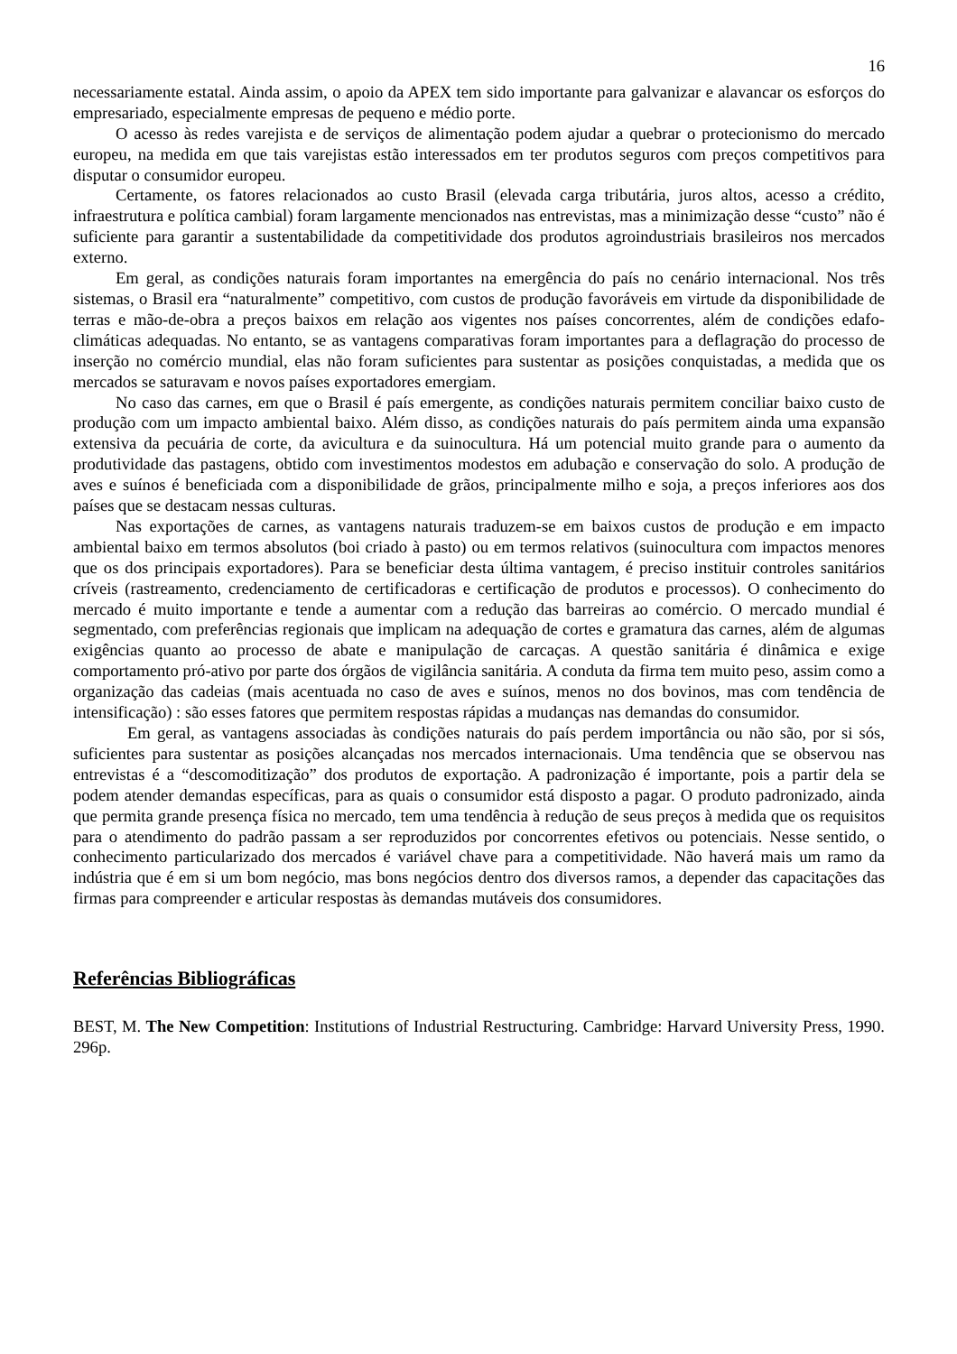16
necessariamente estatal. Ainda assim, o apoio da APEX tem sido importante para galvanizar e alavancar os esforços do empresariado, especialmente empresas de pequeno e médio porte.
O acesso às redes varejista e de serviços de alimentação podem ajudar a quebrar o protecionismo do mercado europeu, na medida em que tais varejistas estão interessados em ter produtos seguros com preços competitivos para disputar o consumidor europeu.
Certamente, os fatores relacionados ao custo Brasil (elevada carga tributária, juros altos, acesso a crédito, infraestrutura e política cambial) foram largamente mencionados nas entrevistas, mas a minimização desse “custo” não é suficiente para garantir a sustentabilidade da competitividade dos produtos agroindustriais brasileiros nos mercados externo.
Em geral, as condições naturais foram importantes na emergência do país no cenário internacional. Nos três sistemas, o Brasil era “naturalmente” competitivo, com custos de produção favoráveis em virtude da disponibilidade de terras e mão-de-obra a preços baixos em relação aos vigentes nos países concorrentes, além de condições edafo-climáticas adequadas. No entanto, se as vantagens comparativas foram importantes para a deflagração do processo de inserção no comércio mundial, elas não foram suficientes para sustentar as posições conquistadas, a medida que os mercados se saturavam e novos países exportadores emergiam.
No caso das carnes, em que o Brasil é país emergente, as condições naturais permitem conciliar baixo custo de produção com um impacto ambiental baixo. Além disso, as condições naturais do país permitem ainda uma expansão extensiva da pecuária de corte, da avicultura e da suinocultura. Há um potencial muito grande para o aumento da produtividade das pastagens, obtido com investimentos modestos em adubação e conservação do solo. A produção de aves e suínos é beneficiada com a disponibilidade de grãos, principalmente milho e soja, a preços inferiores aos dos países que se destacam nessas culturas.
Nas exportações de carnes, as vantagens naturais traduzem-se em baixos custos de produção e em impacto ambiental baixo em termos absolutos (boi criado à pasto) ou em termos relativos (suinocultura com impactos menores que os dos principais exportadores). Para se beneficiar desta última vantagem, é preciso instituir controles sanitários críveis (rastreamento, credenciamento de certificadoras e certificação de produtos e processos). O conhecimento do mercado é muito importante e tende a aumentar com a redução das barreiras ao comércio. O mercado mundial é segmentado, com preferências regionais que implicam na adequação de cortes e gramatura das carnes, além de algumas exigências quanto ao processo de abate e manipulação de carcaças. A questão sanitária é dinâmica e exige comportamento pró-ativo por parte dos órgãos de vigilância sanitária. A conduta da firma tem muito peso, assim como a organização das cadeias (mais acentuada no caso de aves e suínos, menos no dos bovinos, mas com tendência de intensificação) : são esses fatores que permitem respostas rápidas a mudanças nas demandas do consumidor.
Em geral, as vantagens associadas às condições naturais do país perdem importância ou não são, por si sós, suficientes para sustentar as posições alcançadas nos mercados internacionais. Uma tendência que se observou nas entrevistas é a “descomoditização” dos produtos de exportação. A padronização é importante, pois a partir dela se podem atender demandas específicas, para as quais o consumidor está disposto a pagar. O produto padronizado, ainda que permita grande presença física no mercado, tem uma tendência à redução de seus preços à medida que os requisitos para o atendimento do padrão passam a ser reproduzidos por concorrentes efetivos ou potenciais. Nesse sentido, o conhecimento particularizado dos mercados é variável chave para a competitividade. Não haverá mais um ramo da indústria que é em si um bom negócio, mas bons negócios dentro dos diversos ramos, a depender das capacitações das firmas para compreender e articular respostas às demandas mutáveis dos consumidores.
Referências Bibliográficas
BEST, M. The New Competition: Institutions of Industrial Restructuring. Cambridge: Harvard University Press, 1990. 296p.